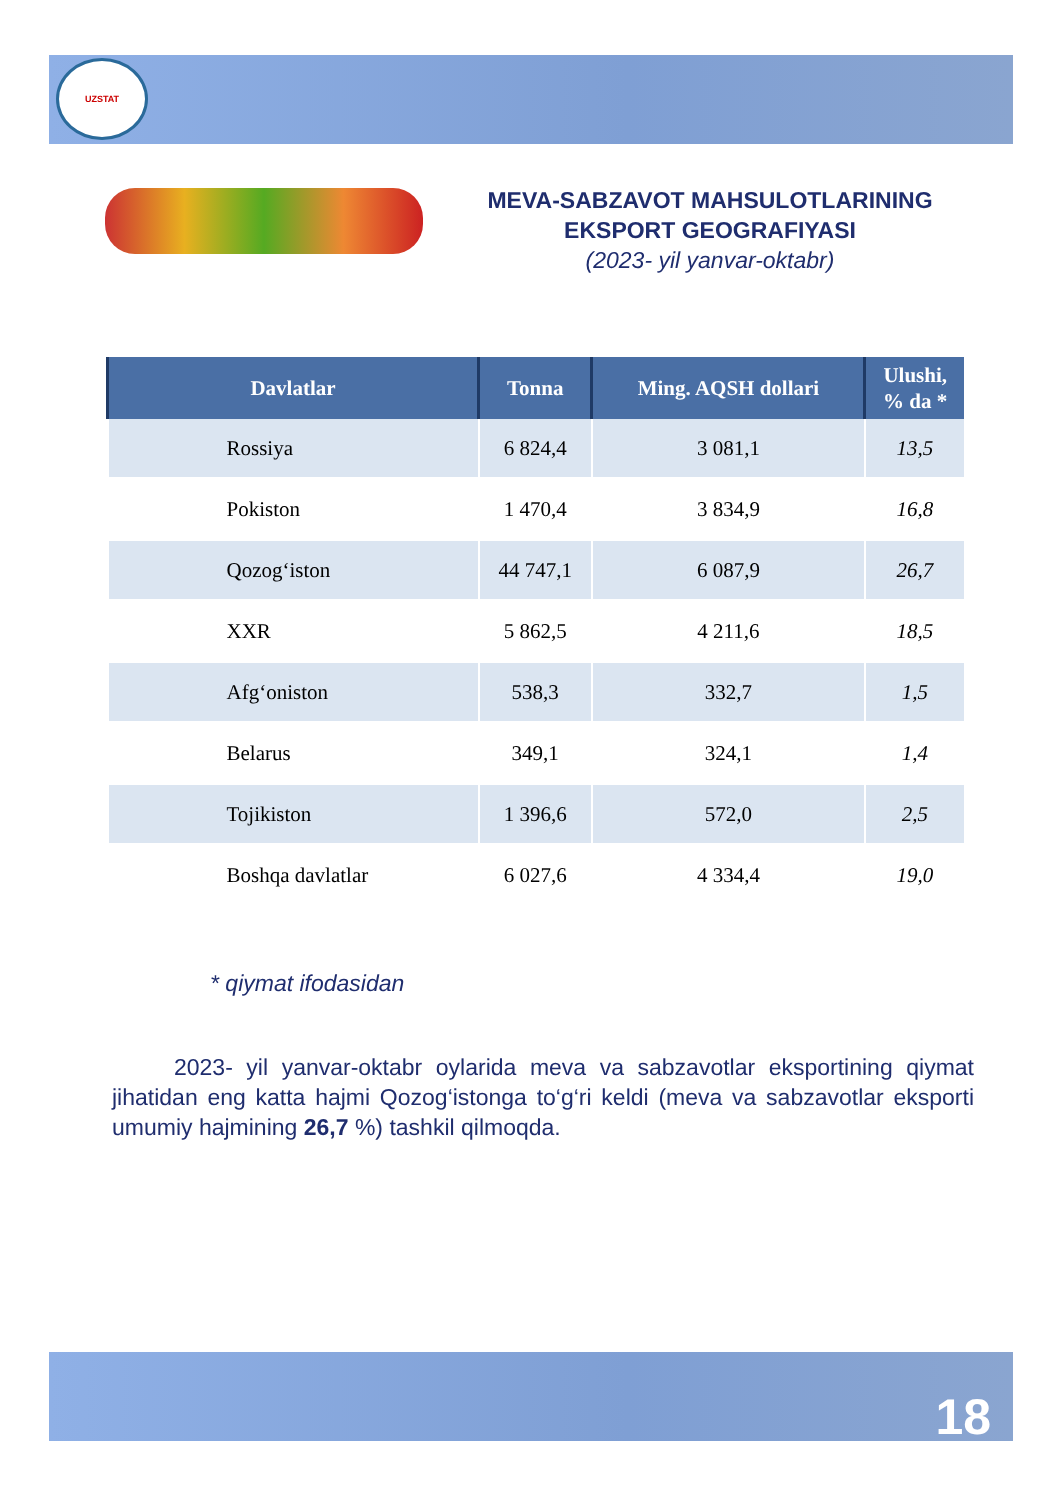UZSTAT
MEVA-SABZAVOT MAHSULOTLARINING
EKSPORT GEOGRAFIYASI
(2023- yil yanvar-oktabr)
| Davlatlar | Tonna | Ming. AQSH dollari | Ulushi, % da * |
| --- | --- | --- | --- |
| Rossiya | 6 824,4 | 3 081,1 | 13,5 |
| Pokiston | 1 470,4 | 3 834,9 | 16,8 |
| Qozog‘iston | 44 747,1 | 6 087,9 | 26,7 |
| XXR | 5 862,5 | 4 211,6 | 18,5 |
| Afg‘oniston | 538,3 | 332,7 | 1,5 |
| Belarus | 349,1 | 324,1 | 1,4 |
| Tojikiston | 1 396,6 | 572,0 | 2,5 |
| Boshqa davlatlar | 6 027,6 | 4 334,4 | 19,0 |
* qiymat ifodasidan
2023- yil yanvar-oktabr oylarida meva va sabzavotlar eksportining qiymat jihatidan eng katta hajmi Qozog‘istonga to‘g‘ri keldi (meva va sabzavotlar eksporti umumiy hajmining 26,7 %) tashkil qilmoqda.
18